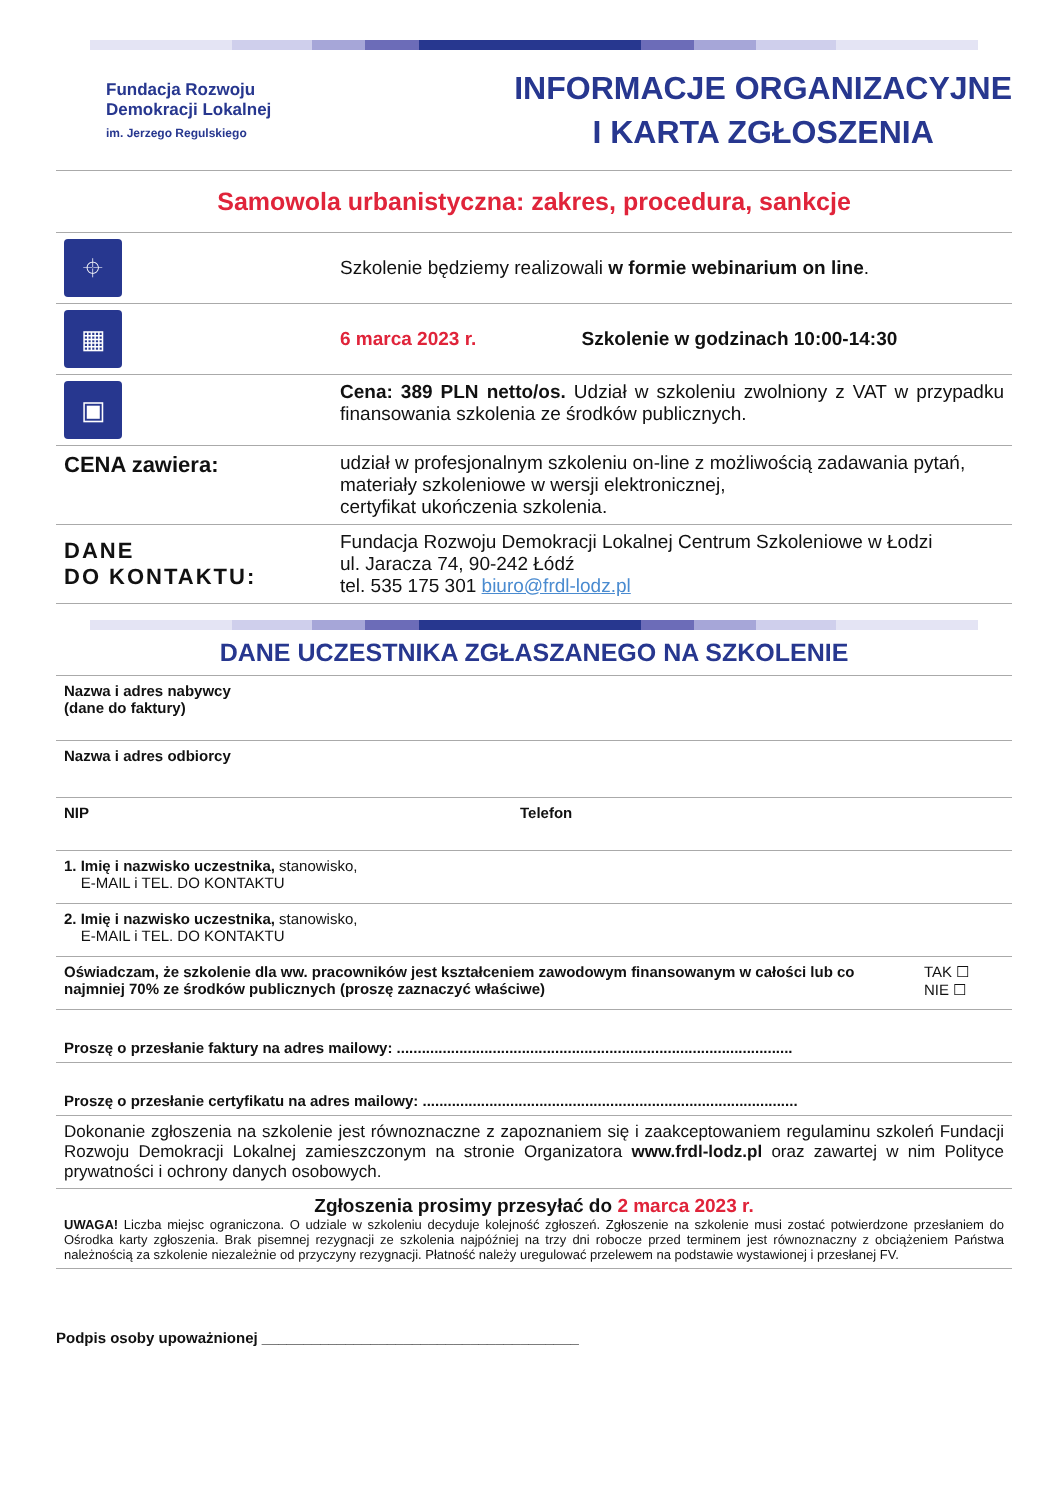Fundacja Rozwoju
Demokracji Lokalnej
im. Jerzego Regulskiego
INFORMACJE ORGANIZACYJNE
I KARTA ZGŁOSZENIA
Samowola urbanistyczna: zakres, procedura, sankcje
| ⌖ | Szkolenie będziemy realizowali w formie webinarium on line . |
| ▦ | 6 marca 2023 r. Szkolenie w godzinach 10:00-14:30 |
| ▣ | Cena: 389 PLN netto/os. Udział w szkoleniu zwolniony z VAT w przypadku finansowania szkolenia ze środków publicznych. |
| CENA zawiera: | udział w profesjonalnym szkoleniu on-line z możliwością zadawania pytań, materiały szkoleniowe w wersji elektronicznej, certyfikat ukończenia szkolenia. |
| DANE DO KONTAKTU: | Fundacja Rozwoju Demokracji Lokalnej Centrum Szkoleniowe w Łodzi ul. Jaracza 74, 90-242 Łódź tel. 535 175 301 biuro@frdl-lodz.pl |
DANE UCZESTNIKA ZGŁASZANEGO NA SZKOLENIE
| Nazwa i adres nabywcy (dane do faktury) | | |
| Nazwa i adres odbiorcy | | |
| NIP | Telefon | |
| 1. Imię i nazwisko uczestnika, stanowisko, E-MAIL i TEL. DO KONTAKTU | | |
| 2. Imię i nazwisko uczestnika, stanowisko, E-MAIL i TEL. DO KONTAKTU | | |
| Oświadczam, że szkolenie dla ww. pracowników jest kształceniem zawodowym finansowanym w całości lub co najmniej 70% ze środków publicznych (proszę zaznaczyć właściwe) | | TAK ☐ NIE ☐ |
| Proszę o przesłanie faktury na adres mailowy: ............................................................................................... | | |
| Proszę o przesłanie certyfikatu na adres mailowy: .......................................................................................... | | |
| Dokonanie zgłoszenia na szkolenie jest równoznaczne z zapoznaniem się i zaakceptowaniem regulaminu szkoleń Fundacji Rozwoju Demokracji Lokalnej zamieszczonym na stronie Organizatora www.frdl-lodz.pl oraz zawartej w nim Polityce prywatności i ochrony danych osobowych. | | |
| Zgłoszenia prosimy przesyłać do 2 marca 2023 r. UWAGA! Liczba miejsc ograniczona. O udziale w szkoleniu decyduje kolejność zgłoszeń. Zgłoszenie na szkolenie musi zostać potwierdzone przesłaniem do Ośrodka karty zgłoszenia. Brak pisemnej rezygnacji ze szkolenia najpóźniej na trzy dni robocze przed terminem jest równoznaczny z obciążeniem Państwa należnością za szkolenie niezależnie od przyczyny rezygnacji. Płatność należy uregulować przelewem na podstawie wystawionej i przesłanej FV. | | |
Podpis osoby upoważnionej ______________________________________